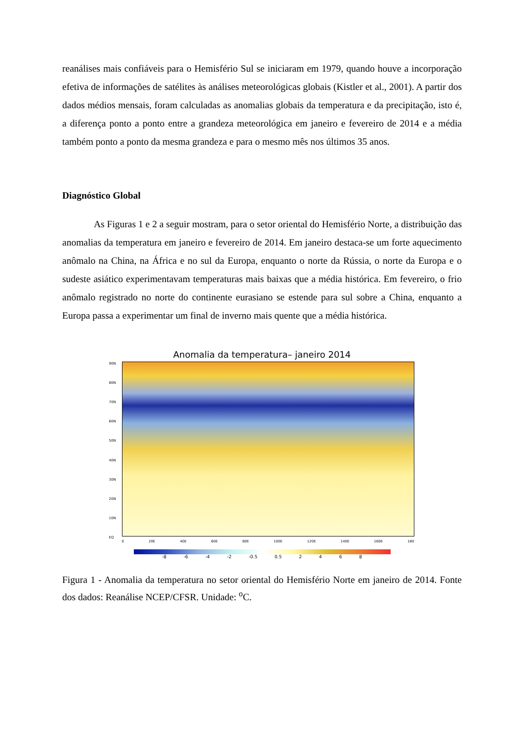reanálises mais confiáveis para o Hemisfério Sul se iniciaram em 1979, quando houve a incorporação efetiva de informações de satélites às análises meteorológicas globais (Kistler et al., 2001). A partir dos dados médios mensais, foram calculadas as anomalias globais da temperatura e da precipitação, isto é, a diferença ponto a ponto entre a grandeza meteorológica em janeiro e fevereiro de 2014 e a média também ponto a ponto da mesma grandeza e para o mesmo mês nos últimos 35 anos.
Diagnóstico Global
As Figuras 1 e 2 a seguir mostram, para o setor oriental do Hemisfério Norte, a distribuição das anomalias da temperatura em janeiro e fevereiro de 2014. Em janeiro destaca-se um forte aquecimento anômalo na China, na África e no sul da Europa, enquanto o norte da Rússia, o norte da Europa e o sudeste asiático experimentavam temperaturas mais baixas que a média histórica. Em fevereiro, o frio anômalo registrado no norte do continente eurasiano se estende para sul sobre a China, enquanto a Europa passa a experimentar um final de inverno mais quente que a média histórica.
Anomalia da temperatura– janeiro 2014
90N
80N
70N
60N
50N
40N
30N
20N
10N
EQ
0 20E 40E 60E 80E 100E 120E 140E 160E 180
-8 -6 -4 -2 -0.5 0.5 2 4 6 8
Figura 1 - Anomalia da temperatura no setor oriental do Hemisfério Norte em janeiro de 2014. Fonte dos dados: Reanálise NCEP/CFSR. Unidade: <sup>o</sup>C.